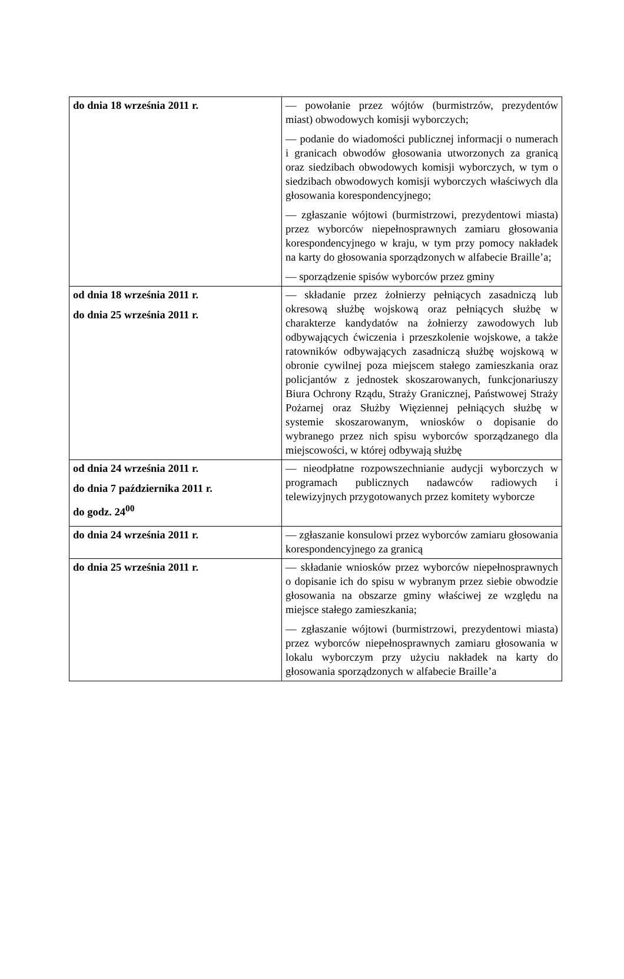| do dnia 18 września 2011 r. | — powołanie przez wójtów (burmistrzów, prezydentów miast) obwodowych komisji wyborczych; — podanie do wiadomości publicznej informacji o numerach i granicach obwodów głosowania utworzonych za granicą oraz siedzibach obwodowych komisji wyborczych, w tym o siedzibach obwodowych komisji wyborczych właściwych dla głosowania korespondencyjnego; — zgłaszanie wójtowi (burmistrzowi, prezydentowi miasta) przez wyborców niepełnosprawnych zamiaru głosowania korespondencyjnego w kraju, w tym przy pomocy nakładek na karty do głosowania sporządzonych w alfabecie Braille’a; — sporządzenie spisów wyborców przez gminy |
| od dnia 18 września 2011 r. do dnia 25 września 2011 r. | — składanie przez żołnierzy pełniących zasadniczą lub okresową służbę wojskową oraz pełniących służbę w charakterze kandydatów na żołnierzy zawodowych lub odbywających ćwiczenia i przeszkolenie wojskowe, a także ratowników odbywających zasadniczą służbę wojskową w obronie cywilnej poza miejscem stałego zamieszkania oraz policjantów z jednostek skoszarowanych, funkcjonariuszy Biura Ochrony Rządu, Straży Granicznej, Państwowej Straży Pożarnej oraz Służby Więziennej pełniących służbę w systemie skoszarowanym, wniosków o dopisanie do wybranego przez nich spisu wyborców sporządzanego dla miejscowości, w której odbywają służbę |
| od dnia 24 września 2011 r. do dnia 7 października 2011 r. do godz. 24<sup>00</sup> | — nieodpłatne rozpowszechnianie audycji wyborczych w programach publicznych nadawców radiowych i telewizyjnych przygotowanych przez komitety wyborcze |
| do dnia 24 września 2011 r. | — zgłaszanie konsulowi przez wyborców zamiaru głosowania korespondencyjnego za granicą |
| do dnia 25 września 2011 r. | — składanie wniosków przez wyborców niepełnosprawnych o dopisanie ich do spisu w wybranym przez siebie obwodzie głosowania na obszarze gminy właściwej ze względu na miejsce stałego zamieszkania; — zgłaszanie wójtowi (burmistrzowi, prezydentowi miasta) przez wyborców niepełnosprawnych zamiaru głosowania w lokalu wyborczym przy użyciu nakładek na karty do głosowania sporządzonych w alfabecie Braille’a |